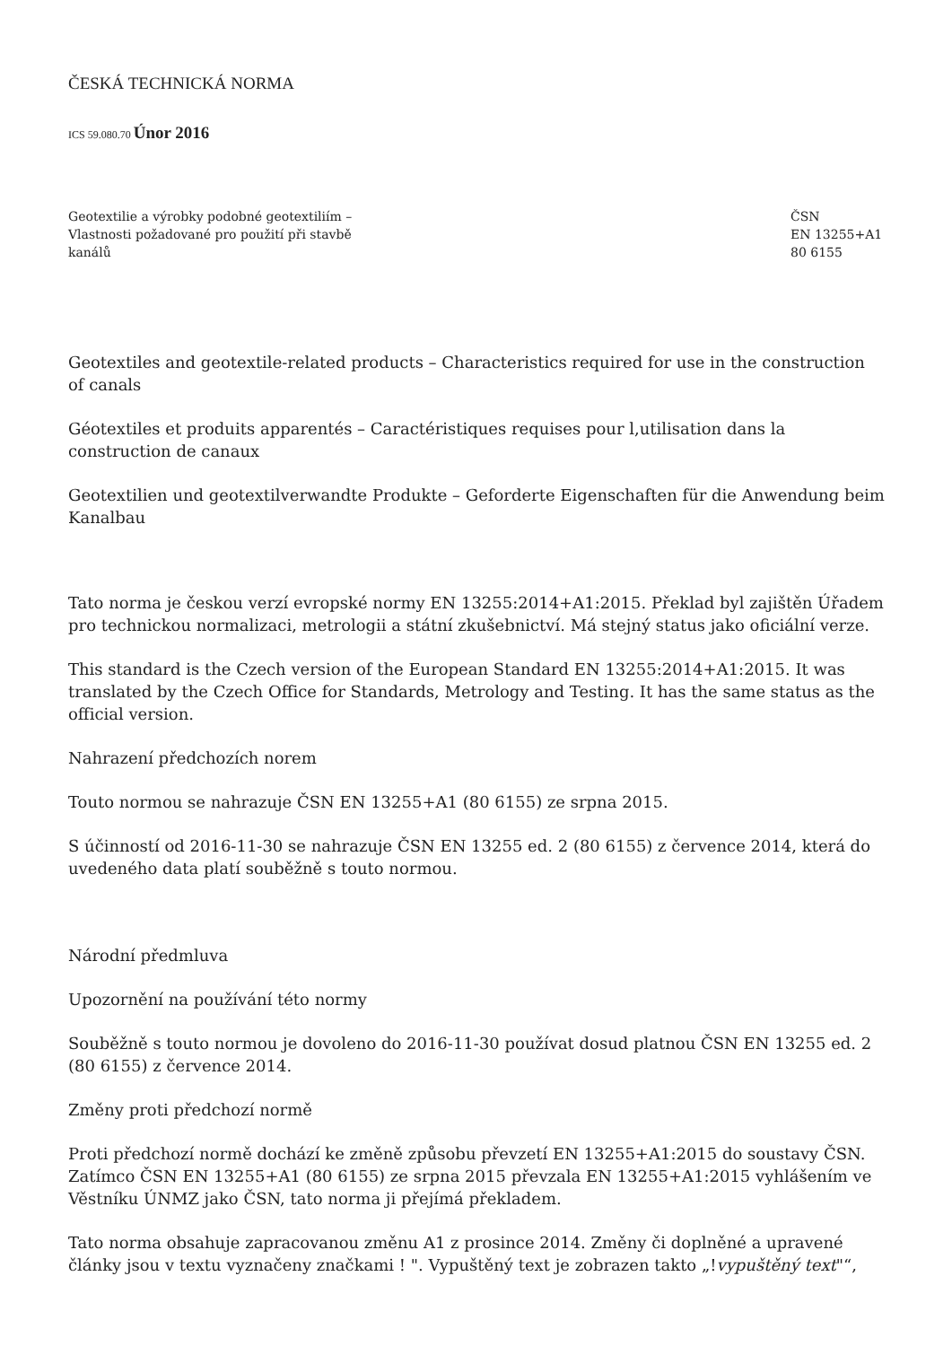ČESKÁ TECHNICKÁ NORMA
ICS 59.080.70 Únor 2016
Geotextilie a výrobky podobné geotextiliím –
Vlastnosti požadované pro použití při stavbě
kanálů
ČSN
EN 13255+A1
80 6155
Geotextiles and geotextile-related products – Characteristics required for use in the construction of canals
Géotextiles et produits apparentés – Caractéristiques requises pour l,utilisation dans la construction de canaux
Geotextilien und geotextilverwandte Produkte – Geforderte Eigenschaften für die Anwendung beim Kanalbau
Tato norma je českou verzí evropské normy EN 13255:2014+A1:2015. Překlad byl zajištěn Úřadem pro technickou normalizaci, metrologii a státní zkušebnictví. Má stejný status jako oficiální verze.
This standard is the Czech version of the European Standard EN 13255:2014+A1:2015. It was translated by the Czech Office for Standards, Metrology and Testing. It has the same status as the official version.
Nahrazení předchozích norem
Touto normou se nahrazuje ČSN EN 13255+A1 (80 6155) ze srpna 2015.
S účinností od 2016-11-30 se nahrazuje ČSN EN 13255 ed. 2 (80 6155) z července 2014, která do uvedeného data platí souběžně s touto normou.
Národní předmluva
Upozornění na používání této normy
Souběžně s touto normou je dovoleno do 2016-11-30 používat dosud platnou ČSN EN 13255 ed. 2 (80 6155) z července 2014.
Změny proti předchozí normě
Proti předchozí normě dochází ke změně způsobu převzetí EN 13255+A1:2015 do soustavy ČSN. Zatímco ČSN EN 13255+A1 (80 6155) ze srpna 2015 převzala EN 13255+A1:2015 vyhlášením ve Věstníku ÚNMZ jako ČSN, tato norma ji přejímá překladem.
Tato norma obsahuje zapracovanou změnu A1 z prosince 2014. Změny či doplněné a upravené články jsou v textu vyznačeny značkami ! ". Vypuštěný text je zobrazen takto „!vypuštěný text"“,